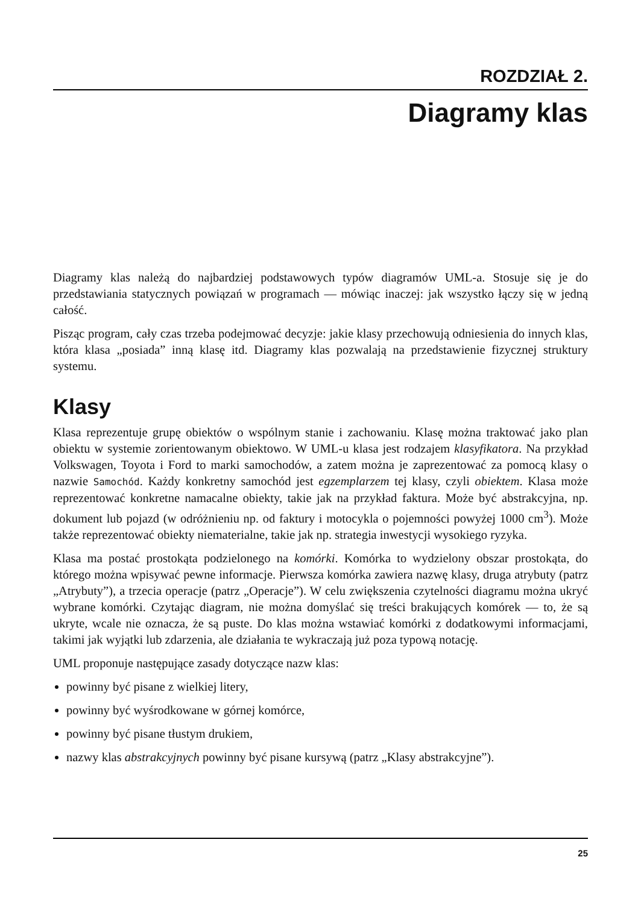ROZDZIAŁ 2.
Diagramy klas
Diagramy klas należą do najbardziej podstawowych typów diagramów UML-a. Stosuje się je do przedstawiania statycznych powiązań w programach — mówiąc inaczej: jak wszystko łączy się w jedną całość.
Pisząc program, cały czas trzeba podejmować decyzje: jakie klasy przechowują odniesienia do innych klas, która klasa „posiada” inną klasę itd. Diagramy klas pozwalają na przedstawienie fizycznej struktury systemu.
Klasy
Klasa reprezentuje grupę obiektów o wspólnym stanie i zachowaniu. Klasę można traktować jako plan obiektu w systemie zorientowanym obiektowo. W UML-u klasa jest rodzajem klasyfikatora. Na przykład Volkswagen, Toyota i Ford to marki samochodów, a zatem można je zaprezentować za pomocą klasy o nazwie Samochód. Każdy konkretny samochód jest egzemplarzem tej klasy, czyli obiektem. Klasa może reprezentować konkretne namacalne obiekty, takie jak na przykład faktura. Może być abstrakcyjna, np. dokument lub pojazd (w odróżnieniu np. od faktury i motocykla o pojemności powyżej 1000 cm<sup>3</sup>). Może także reprezentować obiekty niematerialne, takie jak np. strategia inwestycji wysokiego ryzyka.
Klasa ma postać prostokąta podzielonego na komórki. Komórka to wydzielony obszar prostokąta, do którego można wpisywać pewne informacje. Pierwsza komórka zawiera nazwę klasy, druga atrybuty (patrz „Atrybuty”), a trzecia operacje (patrz „Operacje”). W celu zwiększenia czytelności diagramu można ukryć wybrane komórki. Czytając diagram, nie można domyślać się treści brakujących komórek — to, że są ukryte, wcale nie oznacza, że są puste. Do klas można wstawiać komórki z dodatkowymi informacjami, takimi jak wyjątki lub zdarzenia, ale działania te wykraczają już poza typową notację.
UML proponuje następujące zasady dotyczące nazw klas:
powinny być pisane z wielkiej litery,
powinny być wyśrodkowane w górnej komórce,
powinny być pisane tłustym drukiem,
nazwy klas abstrakcyjnych powinny być pisane kursywą (patrz „Klasy abstrakcyjne”).
25